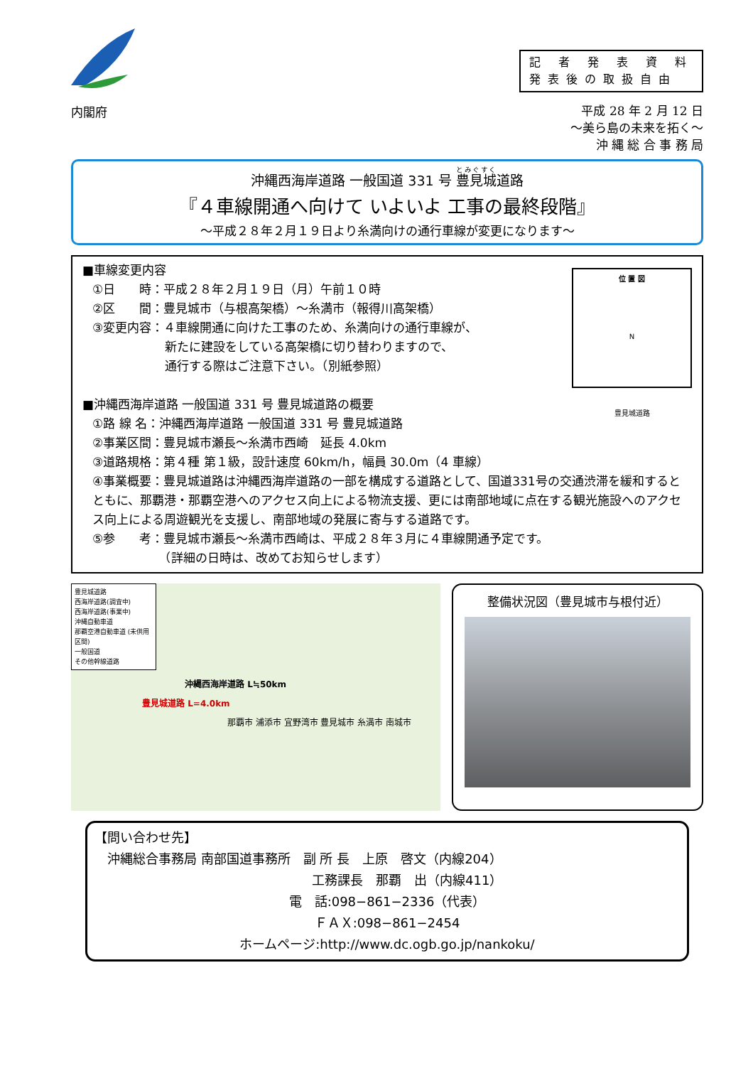記 者 発 表 資 料
発表後の取扱自由
内閣府
平成 28 年 2 月 12 日
〜美ら島の未来を拓く〜
沖 縄 総 合 事 務 局
沖縄西海岸道路 一般国道 331 号 豊見城道路
『４車線開通へ向けて いよいよ 工事の最終段階』
〜平成２８年２月１９日より糸満向けの通行車線が変更になります〜
位 置 図
N
豊見城道路
■車線変更内容
①日　　時：平成２８年２月１９日（月）午前１０時
②区　　間：豊見城市（与根高架橋）〜糸満市（報得川高架橋）
③変更内容：４車線開通に向けた工事のため、糸満向けの通行車線が、
　　　　　　新たに建設をしている高架橋に切り替わりますので、
　　　　　　通行する際はご注意下さい。（別紙参照）
■沖縄西海岸道路 一般国道 331 号 豊見城道路の概要
①路 線 名：沖縄西海岸道路 一般国道 331 号 豊見城道路
②事業区間：豊見城市瀬長〜糸満市西崎　延長 4.0km
③道路規格：第４種 第１級，設計速度 60km/h，幅員 30.0m（4 車線）
④事業概要：豊見城道路は沖縄西海岸道路の一部を構成する道路として、国道331号の交通渋滞を緩和するとともに、那覇港・那覇空港へのアクセス向上による物流支援、更には南部地域に点在する観光施設へのアクセス向上による周遊観光を支援し、南部地域の発展に寄与する道路です。
⑤参　　考：豊見城市瀬長〜糸満市西崎は、平成２８年３月に４車線開通予定です。
　　　　　　（詳細の日時は、改めてお知らせします）
豊見城道路
西海岸道路(調査中)
西海岸道路(事業中)
沖縄自動車道
那覇空港自動車道 (未供用区間)
一般国道
その他幹線道路
沖縄西海岸道路 L≒50km
豊見城道路 L=4.0km
那覇市 浦添市 宜野湾市 豊見城市 糸満市 南城市
整備状況図（豊見城市与根付近）
【問い合わせ先】
　沖縄総合事務局 南部国道事務所　副 所 長　上原　啓文（内線204）
　　　　　　　　　　　　　　　　　工務課長　那覇　出（内線411）
電　話:098−861−2336（代表）
ＦＡＸ:098−861−2454
ホームページ:http://www.dc.ogb.go.jp/nankoku/